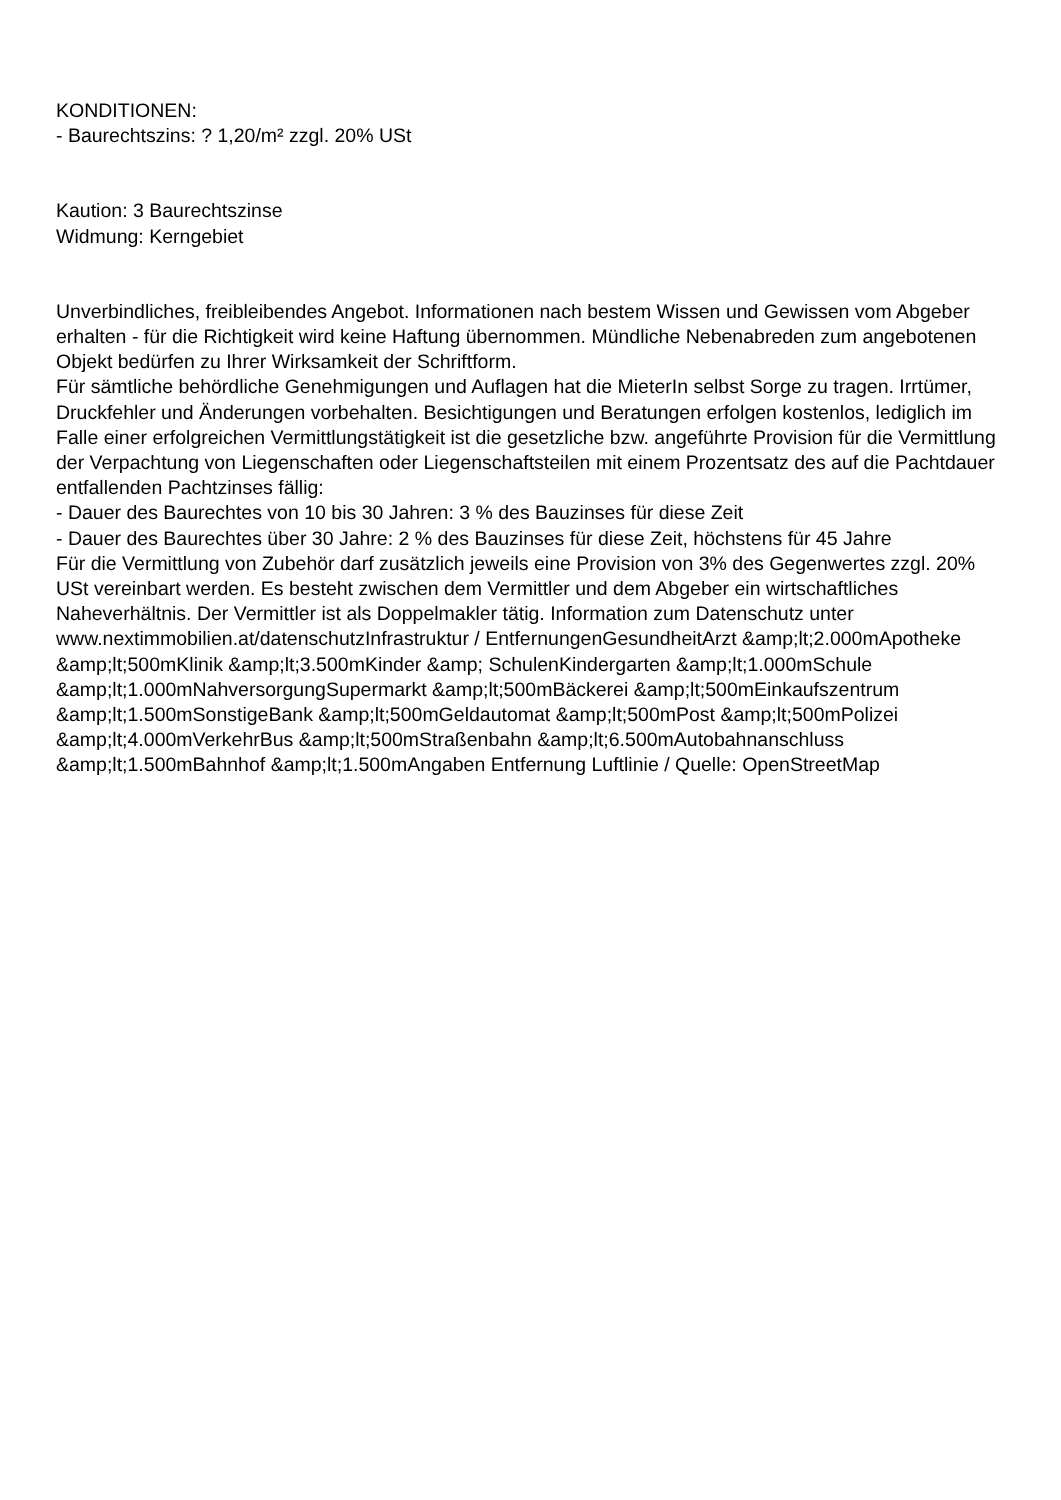KONDITIONEN:
- Baurechtszins: ? 1,20/m² zzgl. 20% USt
Kaution: 3 Baurechtszinse
Widmung: Kerngebiet
Unverbindliches, freibleibendes Angebot. Informationen nach bestem Wissen und Gewissen vom Abgeber erhalten - für die Richtigkeit wird keine Haftung übernommen. Mündliche Nebenabreden zum angebotenen Objekt bedürfen zu Ihrer Wirksamkeit der Schriftform.
Für sämtliche behördliche Genehmigungen und Auflagen hat die MieterIn selbst Sorge zu tragen. Irrtümer, Druckfehler und Änderungen vorbehalten. Besichtigungen und Beratungen erfolgen kostenlos, lediglich im Falle einer erfolgreichen Vermittlungstätigkeit ist die gesetzliche bzw. angeführte Provision für die Vermittlung der Verpachtung von Liegenschaften oder Liegenschaftsteilen mit einem Prozentsatz des auf die Pachtdauer entfallenden Pachtzinses fällig:
- Dauer des Baurechtes von 10 bis 30 Jahren: 3 % des Bauzinses für diese Zeit
- Dauer des Baurechtes über 30 Jahre: 2 % des Bauzinses für diese Zeit, höchstens für 45 Jahre
Für die Vermittlung von Zubehör darf zusätzlich jeweils eine Provision von 3% des Gegenwertes zzgl. 20% USt vereinbart werden. Es besteht zwischen dem Vermittler und dem Abgeber ein wirtschaftliches Naheverhältnis. Der Vermittler ist als Doppelmakler tätig. Information zum Datenschutz unter www.nextimmobilien.at/datenschutzInfrastruktur / EntfernungenGesundheitArzt &amp;lt;2.000mApotheke &amp;lt;500mKlinik &amp;lt;3.500mKinder &amp; SchulenKindergarten &amp;lt;1.000mSchule &amp;lt;1.000mNahversorgungSupermarkt &amp;lt;500mBäckerei &amp;lt;500mEinkaufszentrum &amp;lt;1.500mSonstigeBank &amp;lt;500mGeldautomat &amp;lt;500mPost &amp;lt;500mPolizei &amp;lt;4.000mVerkehrBus &amp;lt;500mStraßenbahn &amp;lt;6.500mAutobahnanschluss &amp;lt;1.500mBahnhof &amp;lt;1.500mAngaben Entfernung Luftlinie / Quelle: OpenStreetMap